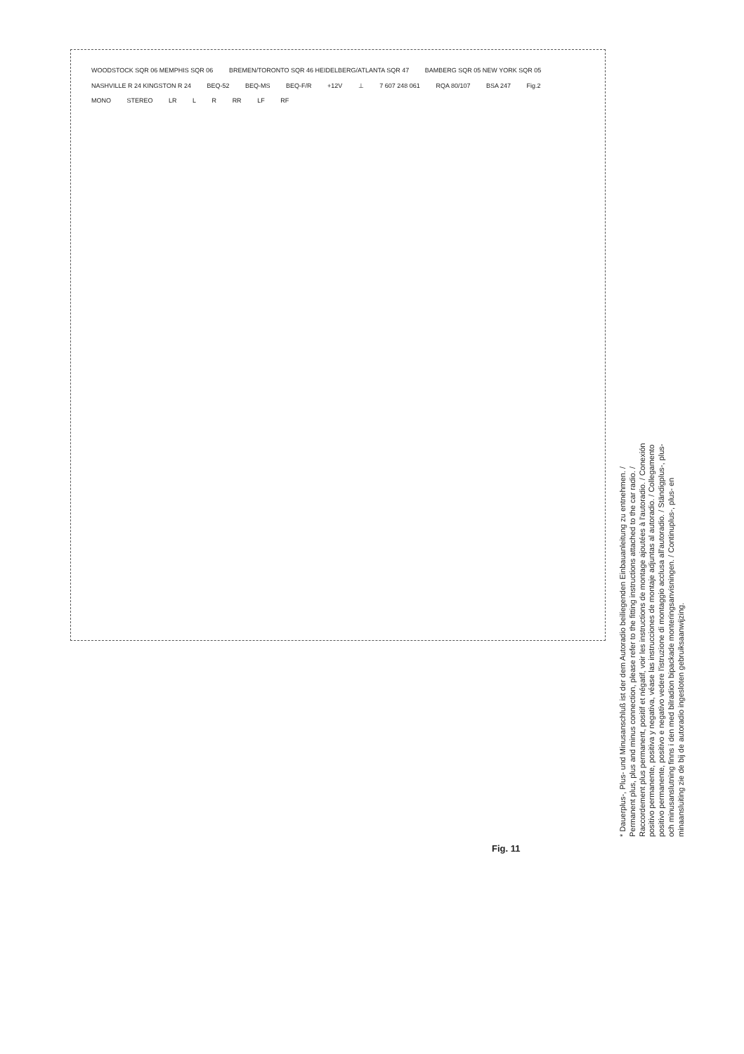WOODSTOCK SQR 06 MEMPHIS SQR 06 BREMEN/TORONTO SQR 46 HEIDELBERG/ATLANTA SQR 47 BAMBERG SQR 05 NEW YORK SQR 05 NASHVILLE R 24 KINGSTON R 24 BEQ-52 BEQ-MS BEQ-F/R +12V ⊥ 7 607 248 061 RQA 80/107 BSA 247 Fig.2 MONO STEREO LR L R RR LF RF
* Dauerplus-, Plus- und Minusanschluß ist der dem Autoradio beiliegenden Einbauanleitung zu entnehmen. / Permanent plus, plus and minus connection, please refer to the fitting instructions attached to the car radio. / Raccordement plus permanent, positif et négatif, voir les instructions de montage ajoutées à l'autoradio. / Conexión positivo permanente, positiva y negativa, véase las instrucciones de montaje adjuntas al autoradio. / Collegamento positivo permanente, positivo e negativo vedere l'istruzione di montaggio acclusa all'autoradio. / Ständigplus-, plus- och minusanslutning finns i den med bilradion bipackade monteringsanvisningen. / Continuplus-, plus- en minaansluiting zie de bij de autoradio ingesloten gebruiksaanwijzing.
Fig. 11